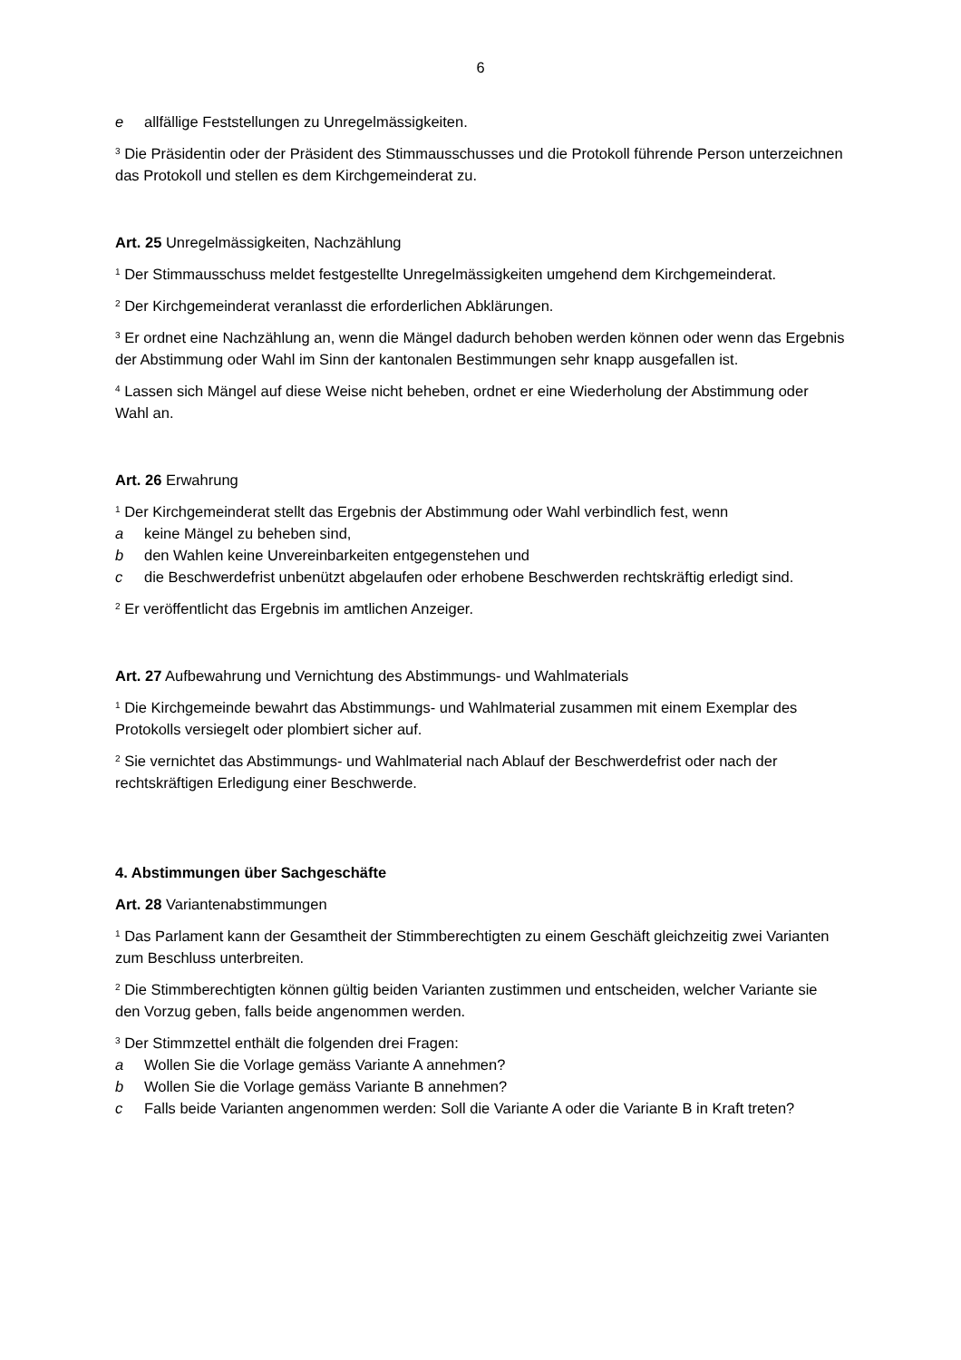6
e allfällige Feststellungen zu Unregelmässigkeiten.
<sup>3</sup> Die Präsidentin oder der Präsident des Stimmausschusses und die Protokoll führende Person unterzeichnen das Protokoll und stellen es dem Kirchgemeinderat zu.
Art. 25 Unregelmässigkeiten, Nachzählung
<sup>1</sup> Der Stimmausschuss meldet festgestellte Unregelmässigkeiten umgehend dem Kirchgemeinderat.
<sup>2</sup> Der Kirchgemeinderat veranlasst die erforderlichen Abklärungen.
<sup>3</sup> Er ordnet eine Nachzählung an, wenn die Mängel dadurch behoben werden können oder wenn das Ergebnis der Abstimmung oder Wahl im Sinn der kantonalen Bestimmungen sehr knapp ausgefallen ist.
<sup>4</sup> Lassen sich Mängel auf diese Weise nicht beheben, ordnet er eine Wiederholung der Abstimmung oder Wahl an.
Art. 26 Erwahrung
<sup>1</sup> Der Kirchgemeinderat stellt das Ergebnis der Abstimmung oder Wahl verbindlich fest, wenn
a keine Mängel zu beheben sind,
b den Wahlen keine Unvereinbarkeiten entgegenstehen und
c die Beschwerdefrist unbenützt abgelaufen oder erhobene Beschwerden rechtskräftig erledigt sind.
<sup>2</sup> Er veröffentlicht das Ergebnis im amtlichen Anzeiger.
Art. 27 Aufbewahrung und Vernichtung des Abstimmungs- und Wahlmaterials
<sup>1</sup> Die Kirchgemeinde bewahrt das Abstimmungs- und Wahlmaterial zusammen mit einem Exemplar des Protokolls versiegelt oder plombiert sicher auf.
<sup>2</sup> Sie vernichtet das Abstimmungs- und Wahlmaterial nach Ablauf der Beschwerdefrist oder nach der rechtskräftigen Erledigung einer Beschwerde.
4. Abstimmungen über Sachgeschäfte
Art. 28 Variantenabstimmungen
<sup>1</sup> Das Parlament kann der Gesamtheit der Stimmberechtigten zu einem Geschäft gleichzeitig zwei Varianten zum Beschluss unterbreiten.
<sup>2</sup> Die Stimmberechtigten können gültig beiden Varianten zustimmen und entscheiden, welcher Variante sie den Vorzug geben, falls beide angenommen werden.
<sup>3</sup> Der Stimmzettel enthält die folgenden drei Fragen:
a Wollen Sie die Vorlage gemäss Variante A annehmen?
b Wollen Sie die Vorlage gemäss Variante B annehmen?
c Falls beide Varianten angenommen werden: Soll die Variante A oder die Variante B in Kraft treten?